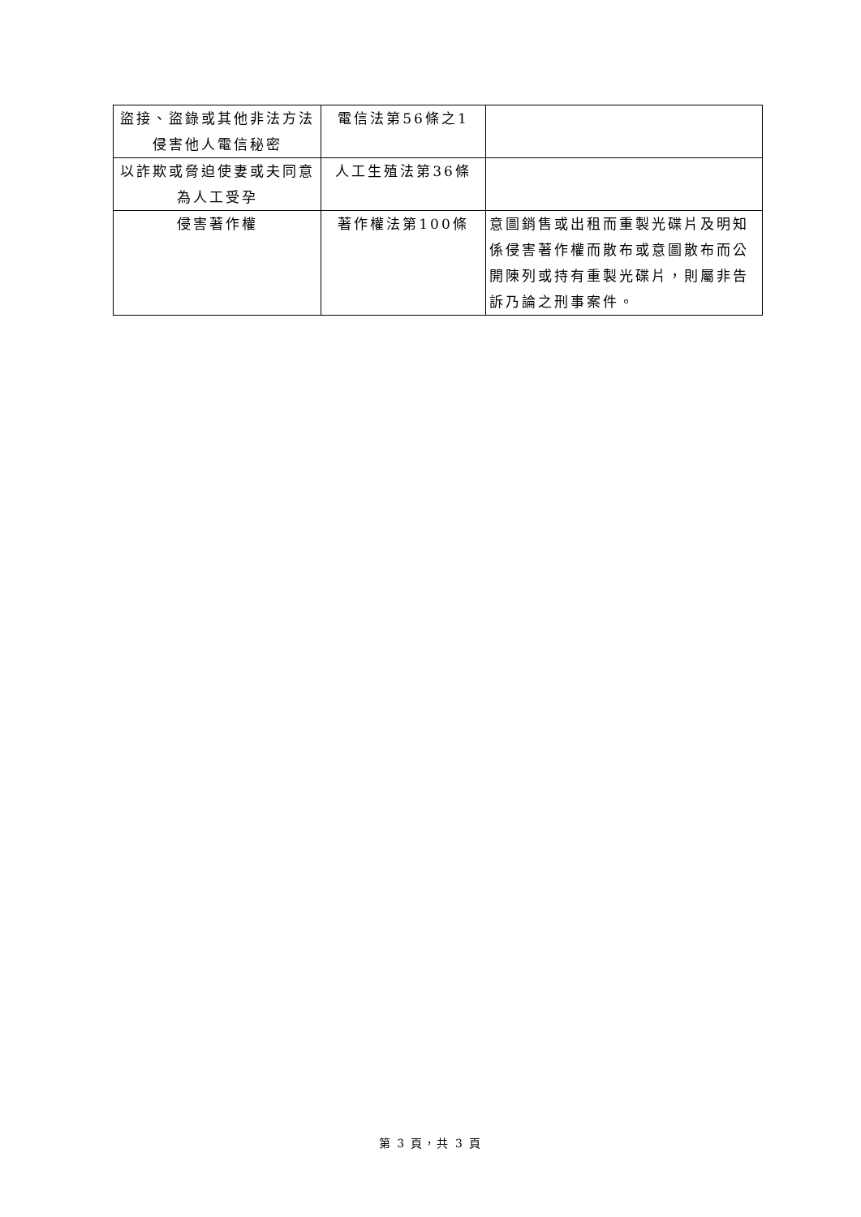| 盜接、盜錄或其他非法方法侵害他人電信秘密 | 電信法第56條之1 | |
| 以詐欺或脅迫使妻或夫同意為人工受孕 | 人工生殖法第36條 | |
| 侵害著作權 | 著作權法第100條 | 意圖銷售或出租而重製光碟片及明知係侵害著作權而散布或意圖散布而公開陳列或持有重製光碟片，則屬非告訴乃論之刑事案件。 |
第 3 頁，共 3 頁